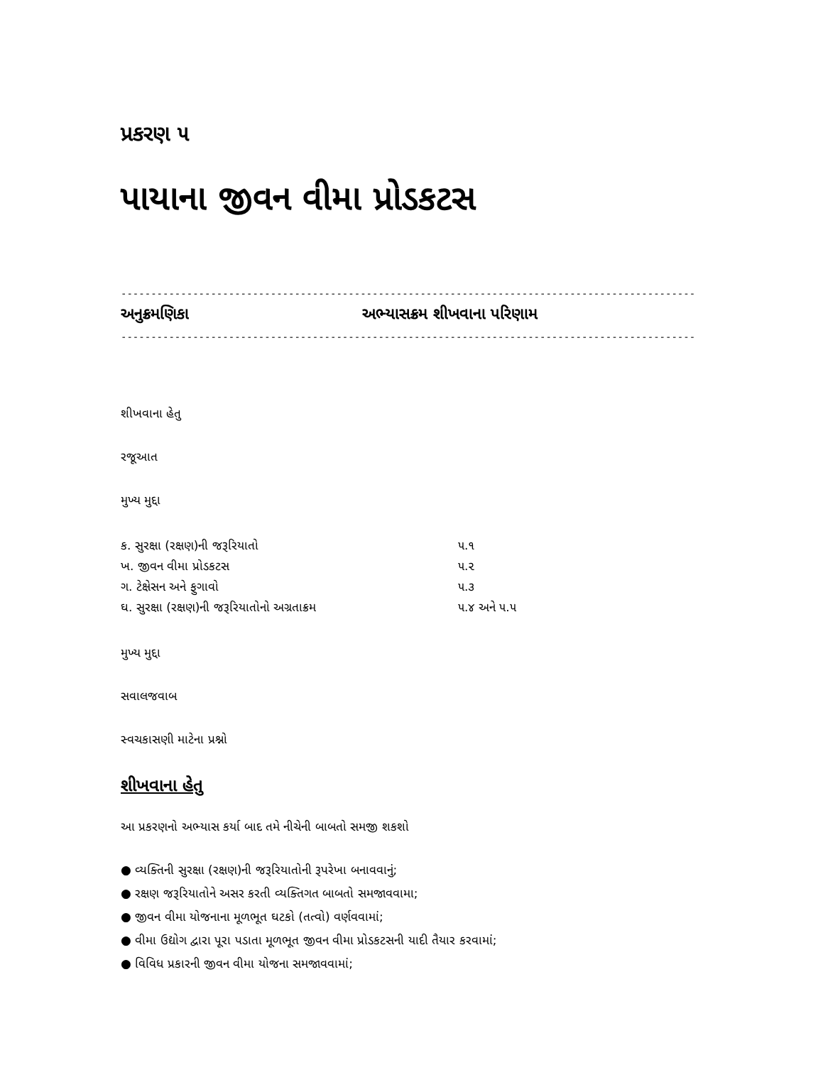પ્રકરણ ૫
પાયાના જીવન વીમા પ્રોડકટસ
--------------------------------------------------------------------------------------------------
અનુક્રમણિકા અભ્યાસક્રમ શીખવાના પરિણામ
--------------------------------------------------------------------------------------------------
શીખવાના હેતુ
રજૂઆત
મુખ્ય મુદ્દા
| ક. સુરક્ષા (રક્ષણ)ની જરૂરિયાતો | ૫.૧ |
| ખ. જીવન વીમા પ્રોડકટસ | ૫.૨ |
| ગ. ટેક્ષેસન અને ફુગાવો | ૫.૩ |
| ઘ. સુરક્ષા (રક્ષણ)ની જરૂરિયાતોનો અગ્રતાક્રમ | ૫.૪ અને ૫.૫ |
મુખ્ય મુદ્દા
સવાલજવાબ
સ્વચકાસણી માટેના પ્રશ્નો
શીખવાના હેતુ
આ પ્રકરણનો અભ્યાસ કર્યા બાદ તમે નીચેની બાબતો સમજી શકશો
● વ્યક્તિની સુરક્ષા (રક્ષણ)ની જરૂરિયાતોની રૂપરેખા બનાવવાનું;
● રક્ષણ જરૂરિયાતોને અસર કરતી વ્યક્તિગત બાબતો સમજાવવામા;
● જીવન વીમા યોજનાના મૂળભૂત ઘટકો (તત્વો) વર્ણવવામાં;
● વીમા ઉદ્યોગ દ્વારા પૂરા પડાતા મૂળભૂત જીવન વીમા પ્રોડકટસની યાદી તૈયાર કરવામાં;
● વિવિધ પ્રકારની જીવન વીમા યોજના સમજાવવામાં;